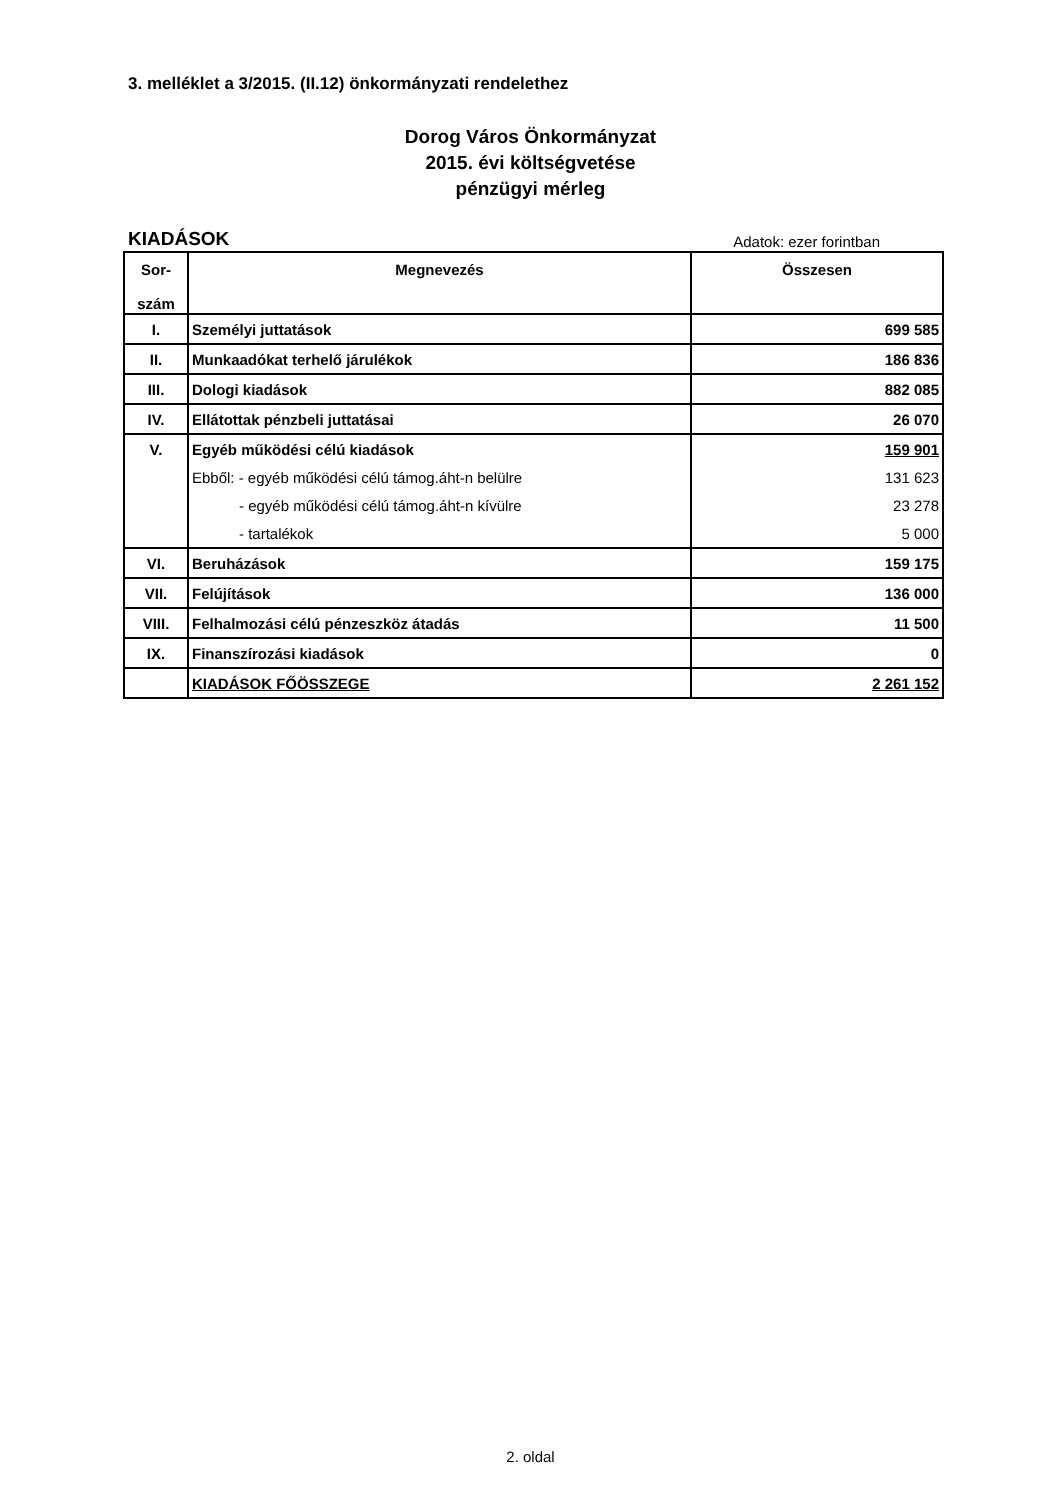3. melléklet a 3/2015. (II.12) önkormányzati rendelethez
Dorog Város Önkormányzat
2015. évi költségvetése
pénzügyi mérleg
KIADÁSOK Adatok: ezer forintban
| Sor- szám | Megnevezés | Összesen |
| --- | --- | --- |
| I. | Személyi juttatások | 699 585 |
| II. | Munkaadókat terhelő járulékok | 186 836 |
| III. | Dologi kiadások | 882 085 |
| IV. | Ellátottak pénzbeli juttatásai | 26 070 |
| V. | Egyéb működési célú kiadások | 159 901 |
| | Ebből: - egyéb működési célú támog.áht-n belülre | 131 623 |
| | - egyéb működési célú támog.áht-n kívülre | 23 278 |
| | - tartalékok | 5 000 |
| VI. | Beruházások | 159 175 |
| VII. | Felújítások | 136 000 |
| VIII. | Felhalmozási célú pénzeszköz átadás | 11 500 |
| IX. | Finanszírozási kiadások | 0 |
| | KIADÁSOK FŐÖSSZEGE | 2 261 152 |
2. oldal